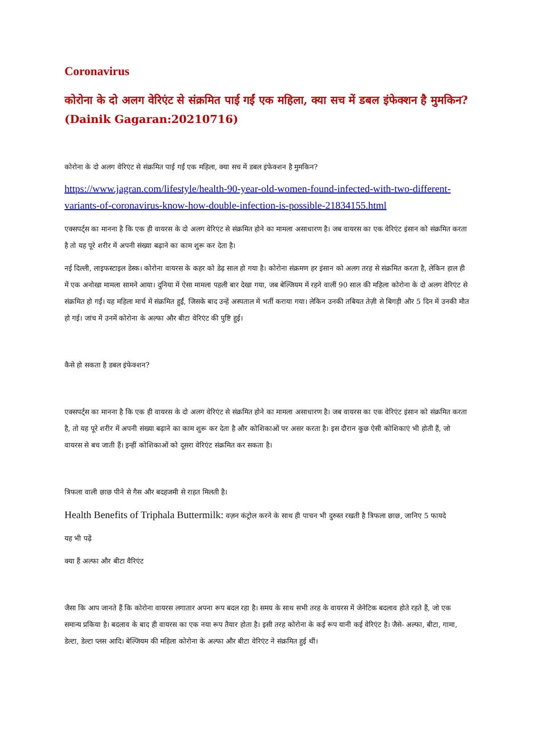Coronavirus
कोरोना के दो अलग वेरिएंट से संक्रमित पाई गईं एक महिला, क्या सच में डबल इंफेक्शन है मुमकिन? (Dainik Gagaran:20210716)
कोरोना के दो अलग वेरिएंट से संक्रमित पाई गईं एक महिला, क्या सच में डबल इंफेक्शन है मुमकिन?
https://www.jagran.com/lifestyle/health-90-year-old-women-found-infected-with-two-different-variants-of-coronavirus-know-how-double-infection-is-possible-21834155.html
एक्सपर्ट्स का मानना है कि एक ही वायरस के दो अलग वेरिएंट से संक्रमित होने का मामला असाधारण है। जब वायरस का एक वेरिएंट इंसान को संक्रमित करता है तो यह पूरे शरीर में अपनी संख्या बढ़ाने का काम शुरू कर देता है।
नई दिल्ली, लाइफस्टाइल डेस्क। कोरोना वायरस के कहर को डेढ़ साल हो गया है। कोरोना संक्रमण हर इंसान को अलग तरह से संक्रमित करता है, लेकिन हाल ही में एक अनोखा मामला सामने आया। दुनिया में ऐसा मामला पहली बार देखा गया, जब बेल्जियम में रहने वालीं 90 साल की महिला कोरोना के दो अलग वेरिएंट से संक्रमित हो गईं। यह महिला मार्च में संक्रमित हुईं, जिसके बाद उन्हें अस्पताल में भर्ती कराया गया। लेकिन उनकी तबियत तेज़ी से बिगड़ी और 5 दिन में उनकी मौत हो गई। जांच में उनमें कोरोना के अल्फा और बीटा वेरिएंट की पुष्टि हुई।
कैसे हो सकता है डबल इंफेक्शन?
एक्सपर्ट्स का मानना है कि एक ही वायरस के दो अलग वेरिएंट से संक्रमित होने का मामला असाधारण है। जब वायरस का एक वेरिएंट इंसान को संक्रमित करता है, तो यह पूरे शरीर में अपनी संख्या बढ़ाने का काम शुरू कर देता है और कोशिकाओं पर असर करता है। इस दौरान कुछ ऐसी कोशिकाएं भी होती हैं, जो वायरस से बच जाती हैं। इन्हीं कोशिकाओं को दूसरा वेरिएंट संक्रमित कर सकता है।
त्रिफला वाली छाछ पीने से गैस और बदहजमी से राहत मिलती है।
Health Benefits of Triphala Buttermilk: वज़न कंट्रोल करने के साथ ही पाचन भी दुरुस्त रखती है त्रिफला छाछ, जानिए 5 फायदे
यह भी पढ़ें
क्या हैं अल्फा और बीटा वैरिएंट
जैसा कि आप जानते हैं कि कोरोना वायरस लगातार अपना रूप बदल रहा है। समय के साथ सभी तरह के वायरस में जेनेटिक बदलाव होते रहते हैं, जो एक समान्य प्रकिया है। बदलाव के बाद ही वायरस का एक नया रूप तैयार होता है। इसी तरह कोरोना के कई रूप यानी कई वेरिएंट है। जैसे- अल्फा, बीटा, गामा, डेल्टा, डेल्टा प्लस आदि। बेल्जियम की महिला कोरोना के अल्फा और बीटा वेरिएंट ने संक्रमित हुई थीं।